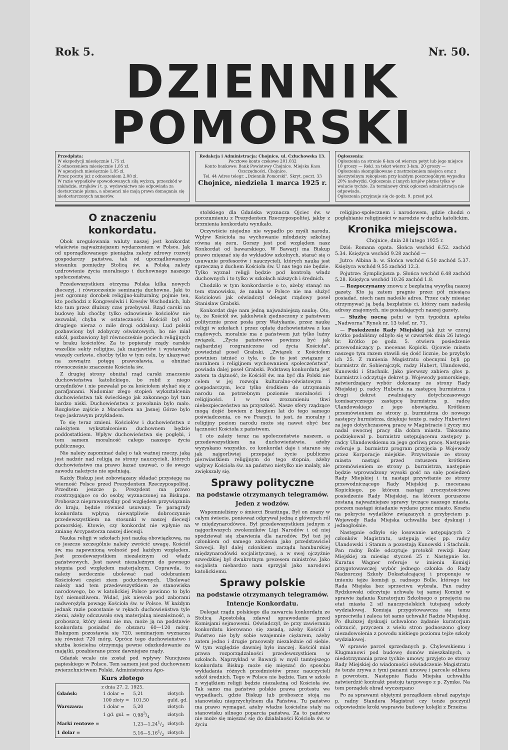Rok 5. Nr. 50.
DZIENNIK POMORSKI
Przedpłata:
W ekspedycji miesięcznie 1,75 zł.
Z odnoszeniem miesięcznie 1,85 zł.
W agencjach miesięcznie 1,85 zł.
Przez pocztę już z odnoszeniem 2,08 zł.
W razie wypadków spowodowanych siłą wyższą, przeszkód w zakładzie, strajków i t. p. wydawnictwo nie odpowiada za dostarczanie pisma, a abonenci nie mają prawa domagania się niedostarczonych numerów.
Redakcja i Administracja: Chojnice, ul. Człuchowska 13.
Pocztowe konto czekowe 201.032
Konto bankowe: Bank Powiatowy Chojnice. Miejska Kasa Oszczędności, Chojnice.
Tel. 44 Adres telegr. „Dziennik Pomorski". Skryt. poczt. 33
Chojnice, niedziela 1 marca 1925 r.
Ogłoszenia:
Ogłoszenia na stronie 6-łam od wiersza petyt lub jego miejsce 10 groszy — Rekl. za tekst wiersz 3-łam. 20 groszy — Ogłoszenia skomplikowane z zastrzeżeniem miejsca oraz z nieczytelnym rękopisem przy każdym poszczególnym wypadku 20% nadwyżki. Ogłoszenia z innych krajów płatne tylko w walucie tychże. Za terminowy druk ogłoszeń administracja nie odpowiada.
Ogłoszenia przyjmuje się do godz. 9. przed poł.
O znaczeniu konkordatu.
Obok uregulowania waluty naszej jest konkordat właściwie najważniejszem wydarzeniem w Polsce. Jak od uporządkowanego pieniądza zależy zdrowy rozwój gospodarczy państwa, tak od uporządkowanego stosunku pomiędzy Stolicą św. a Polską zależy uzdrowienie życia moralnego i duchownego naszego społeczeństwa.
Przedewszystkiem otrzyma Polska kilka nowych diecezyj, i równocześnie seminarja duchowne. Jaki to jest ogromny dorobek religijno-kulturalny, pojmie ten, kto pochodzi z Kongresówki i Kresów Wschodnich, lub kto tam przez dłuższy czas przebywał. Rząd carski na budowę lub choćby tylko odnowienie kościołów nie zezwalał, chyba w ostateczności. Kościół był od drugiego nieraz o mile drogi oddalony. Lud polski pozbawiony był zdobyczy oświatowych, bo nie miał szkół, pozbawiony był równocześnie pociech religijnych w braku kościołów. Za to popierały rządy carskie wszelkie sekty religijne, jak marjawitów i wystawiały wszędy cerkwie, choćby tylko w tym celu, by ukazywać na zewnątrz potęgę prawosławia, a obniżać równocześnie znaczenie Kościoła św.
Z drugiej strony obniżał rząd carski znaczenie duchowieństwa katolickiego, bo robił z niego urzędników i nie pozwalał po za kościołem stykać się z parafjanami. Nadomiar złego stopień wykształcenia duchowieństwa tak świeckiego jak zakonnego był tam bardzo niski. Duchowieństwa z powołania było mało. Rozgłośne zajście z Macochem na Jasnej Górze było tego jaskrawym przykładem.
To się teraz zmieni. Kościołów i duchowieństwa z należytem wykształceniem duchownem będzie poddostatkiem. Wpływ duchowieństwa się pogłębi, i tem samem moralność całego naszego życia publicznego.
Nie należy zapominać dalej o tak ważnej rzeczy, jaką jest nadzór nad religją ze strony nauczycieli, których duchowieństwo ma prawo kazać usuwać, o ile swego zawodu należycie nie spełniają.
Każdy Biskup jest zobowiązany składać przysięgę na wierność Polsce przed Prezydentem Rzeczypospolitej. Przedtem jeszcze p. Prezydent ma prawo rozstrzygające co do osoby, wyznaczonej na Biskupa. Proboszcz nieprawomyślny pod względem przywiązania do kraju, będzie również usuwany. Te paragrafy konkordatu wpłyną niewątpliwie dobroczynnie przedewszystkiem na stosunki w naszej diecezji pomorskiej. Ktowie, czy konkordat nie wpłynie na zmianę Arcypasterza naszej diecezji.
Nauka religji w szkołach jest nauką obowiązkową, na co jeszcze szczególnie należy zwrócić uwagę. Kościół św. ma zapewnioną wolność pod każdym względem. Jest przedewszystkiem niezależnym od władz państwowych. Jest nawet niezależnym do pewnego stopnia pod względem materjalnym. Coprawda, to należy serdecznie ubolewać nad odebraniem Kościołowi części ziem poduchownych. Ubolewać należy nad tem przedewszystkiem ze stanowiska narodowego, bo w katolickiej Polsce powinno to było być niemożliwem. Widać, jak niewola pod zaborami nadwerężyła powagę Kościoła św. w Polsce. W każdym jednak razie pozostanie w rękach duchowieństwa tyle ziemi, ażeby odczuwało swą materjalną niezależność, a proboszcz, który ziemi nie ma, może ją na podstawie konkordatu posiadać do obszaru 60—120 mórg. Biskupom pozostawia się 720, seminarjom wyznacza się również 720 mórg. Oprócz tego duchowieństwo i służba kościelna otrzymują pewne odszkodowanie za majątki, pozabierane przez dawniejsze rządy.
Gdańsk wcale nie został pod wpływy Nuncjusza papieskiego w Polsce. Tem samem jest pod duchownem zwierzchnictwem Polski. Administratora Apo-
Kurs złotego
| z dnia 27. 2. 1925. | | | |
| Gdańsk: | 1 dolar = | 5,21 | złotych |
| | 100 złoty = | 101,50 | guld. gd. |
| Warszawa: | 1 dolar = | 5,20 | złotych |
| | 1 gd. gul. = | 0,983/4 | złotych |
| Marki rentowe = | | 1,23—1,241/2 | złotych |
| 1 dolar = | | 5,16—5,161/2 | złotych |
stolskiego dla Gdańska wyznacza Ojciec św. w porozumieniu z Prezydentem Rzeczypospolitej, jakby z brzmienia konkordatu wynikało.
Oczywiście niejedno nie wypadło po myśli narodu. Wpływ Kościoła na wychowanie młodzieży szkolnej równa się zeru. Gorszy jest pod względem nasz Konkordat od bawarskiego. W Bawarji ma Biskup prawo mięszać się do wykładów szkolnych, starać się o usuwanie profesorów i nauczycieli, których nauka jest sprzeczną z duchem Kościoła św. U nas tego nie będzie. Tylko wyznał religji będzie pod kontrolą władz duchownych i to tylko w szkołach niższych i średnich.
Chodziło w tym konkordarcie o to, ażeby stanąć na tem stanowisku, że nauka w Polsce nie ma służyć Kościołowi jak oświadczył delegat rządowy poseł Stanisław Grabski.
Konkordat daje nam jedną najważniejszą naukę. Oto, tę, że Kościół św. jakkolwiek zjednoczony z państwem politycznie przez posła przy Watykanie, przez naukę religji w szkołach i przez opłatę duchowieństwa z kas rządowych, moralnie ma z państwem już tylko luźny związek. „Życie państwowe powinno być jak najbardziej rozgraniczone od życia Kościoła", powiedział poseł Grabski. „Związek z Kościołem powinien istnieć o tyle, o ile to jest związany z moralnem i religijnem wychowaniem społeczeństwa", powiada dalej poseł Grabski. Podstawą konkordatu jest zatem ta dążność, że Kościół św. ma być dla Polski nie celem w jej rozwoju kulturalno-oświatowym i gospodarczym, lecz tylko środkiem do utrzymania narodu na potrzebnym poziomie moralności i religijności. I w tem zrozumieniu tkwi niebezpieczeństwo na przyszłość. Nasze sfery rządzące mogą dojść bowiem z biegiem lat do tego samego poświadczenia, co we Francji, to jest, że moralny i religijny poziom narodu może się nawet obyć bez łączności Kościoła z państwem.
I oto zależy teraz na społeczeństwie naszem, a przedewszystkiem na duchowieństwie, ażeby wyzyskano wszystko, co konkordat daje i starano się jak najgorliwiej przepajać życie publiczne pierwiastkiem religijnym do tego stopnia, ażeby wpływy Kościoła św. na państwo nietylko nie malały, ale zwiększały się.
Sprawy polityczne
na podstawie otrzymanych telegramów.
Jeden z wodzów.
Wspomnieliśmy o śmierci Brantinga. Był on znany w całym świecie, ponieważ odgrywał jedną z głównych ról w międzynarodówce. Był przedewszystkiem jednym z najgorliwszych zwolenników Ligi Narodów i od niej spodziewał się zbawienia dla narodów. Był też jej członkiem od samego założenia jako przedstawiciel Szwecji. Był dalej członkiem zarządu hamburskiej międzynarodówki socjalistycznej, a w swej ojczyźnie szwedzkiej był dwukrotnym prezesem ministrów. Jako socjalista niebardzo nam sprzyjał jako narodowi katolickiemu.
Sprawy polskie
na podstawie otrzymanych telegramów.
Intencje Konkordatu.
Delegat rządu polskiego dla zawarcia konkordatu ze Stolicą Apostolską zdawał sprawodanie przed Komisjami sejmowemi. Oświadczył, że przy zawieraniu konkordatu kierowano się zasadą, ażeby Kościół i Państwo nie były sobie wzajemnie ciężarem, ażeby zatem jedno i drugie pracowały niezależnie od siebie. W tym względzie dawniej było inaczej. Kościół miał prawa rozporządzalności przedewszystkiem w szkołach. Naprzykład w Bawarji w myśl tamtejszego konkordatu Biskup może się mięszać do sposobu wykładania różnych przedmiotów przez nauczycieli szkół średnich. Tego w Polsce nie będzie. Tam w szkole z wyjątkiem religji będzie niezależną od Kościoła św. Tak samo ma państwo polskie prawa protestu we wypadkach, gdzie Biskup lub proboszcz stoją na stanowisku nieprzychylnem dla Państwa. Tu państwo ma prawo wymagać, ażeby władze kościelne stały na stanowisku silnego poparcia państwa. Za to państwo nie może się mięszać się do działalności Kościoła św. w życiu
religijno-społecznem i narodowem, gdzie chodzi o pogłębianie religijności w narodzie w duchu katolickim.
Kronika miejscowa.
Chojnice, dnia 28 lutego 1925 r.
Dziś: Romana opata. Słońca wschód 6.52. zachód 5.34. Księżyca wschód 9.28 zachód —
Jutro: Albina b. w. Słońca wschód 6.50 zachód 5.37. Księżyca wschód 9.55 zachód 12.3.
Pojutrze: Symplicjusza p. Słońca wschód 6.48 zachód 5.28. Księżyca wschód 10.26 zachód 1.8.
— Rozpoczynamy znowu z bezpłatną wysyłką naszej gazety. Kto ją zatem pragnie przez pół miesiąca posiadać, niech nam nadeśle adres. Przez cały miesiąc otrzymywać ją będą bezpłatnie ci, którzy nam nadeślą adresy znajomych, nie posiadających naszej gazety.
— Służbę nocną pełni w tym tygodniu apteka „Nadworna" Rynek nr. 13 telef. nr. 71.
— Posiedzenie Rady Miejskiej jak już w czoraj krótko podaliśmy odbyło się w czwartek dnia 26 lutego br. Krótko po godz. 5. otwiera posiedzenie przewodniczący p. mecenas Kopicki. Ojcowie miasta naszego tym razem stawili się dość licznie, bo przybyło ich 25. Z ramienia Magistratu obecnymi byli pp burmistrz dr. Sobierajczyk, radzy Hubert, Ulandowski, Kunowski i Stachnik. Jako pierwszy zabiera głos p. burmistrz i odczytuje dekret p. Wojewody pomorskiego, zatwierdzający wybór dokonany ze strony Rady Miejskiej p. radcy Huberta na zastępcę burmistrza i drugi dekret zwalniający dotychczasowego komisarycznego zastępcę burmistrza p. radcę Ulandowskiego z jego obowiązku. Krótkiem przemówieniem ze strony p. burmistrza do nowego zastępcy burmistrza, dziękuje tenże p. radcy Hubertowi za jego dotychczasową pracę w Magistracie i życzy mu nadal owocnej pracy dla dobra miasta. Takssamo podziękował p. burmistrz ustępującemu zastępcy p. radcy Ulandowskiemu za jego gorliwą pracę. Następnie referuje p. burmistrz program przyjęcia p Wojewody przez Korporacje miejskie. Przywitanie ze strony miasta nastąpi przed ratuszem krótkiem przemówieniem ze strony p. burmistrza, następnie będzie wprowadzony wysoki gość na salę posiedzeń Rady Miejskiej i tu nastąpi przywitanie ze strony przewodniczącego Rady Miejskiej p. mecenasa Kopickiego, po którem nastąpi uroczystościowe posiedzenie Rady Miejskiej, na którem poruszone zostaną najważniejsze sprawy tyczące naszego miasta, poczem nastąpi śniadanie wydane przez miasto. Koszta na pokrycie wydatków związanych z przybyciem p. Wojewody Rada Miejska uchwaliła bez dyskusji i jednogłośnie.
Następnie odbyło się losowanie ustępujących 2 członków Magistratu, ustępują więc pp. radcy Ulandowski i Stamm a pozostają Kunowski i Stachnik. Pan radny Bolle odczytuje protokół rewizji Kasy Miejskiej za miesiąc styczeń 25 r. Następnie ks. Kuratus Wagner referuje w imieniu Komisji przygotowawczej wybór jednego członka do Rady Nadzorczej Szkoły Dokształcającej i proponuje w imieniu tejże komisji p. radnego Bolle, którego też Rada Miejska bez sprzeciwu wybrała. Pan radny Rydzkowski odczytuje uchwałę tej samej Komisji w sprawie żądania Kuratorjum Szkolnego o przejęciu na etat miasta 2 sił nauczycielskich tutejszej szkoły wydziałowej. Komisja przygotowawcza się temu sprzeciwiła i zaleca tot samo uchwalić Radzie Miejskiej. Po dłuższej dyskusji uchwalono żądanie kuratorjum odrzucić, przyczem z wielu stron podnoszono głosy niezadowolenia z powodu niskiego poziomu tejże szkoły wydziałowej.
W sprawie parcel sprzedanych p. Chylewskiemu i Klugmanowi pod budowę domów mieszkalnych, a niedotrzymania przez tychże umowy, przyjęto ze strony Rady Miejskiej do wiadomości oświadczenie Magistratu że tenże zrywa z tymi panami umowę i parcele odbiera z powrotem. Następnie Rada Miejska uchwaliła zatwierdzić kontrakt postoju targowego z p. Zymke. Na tem porządek obrad wyczerpano
Po za sprawami objętymi porządkiem obrad zapytuje p. radny Standera Magistrat czy tenże poczynił odpowiednie kroki wsprawie budowy kolejki z Brzeźna